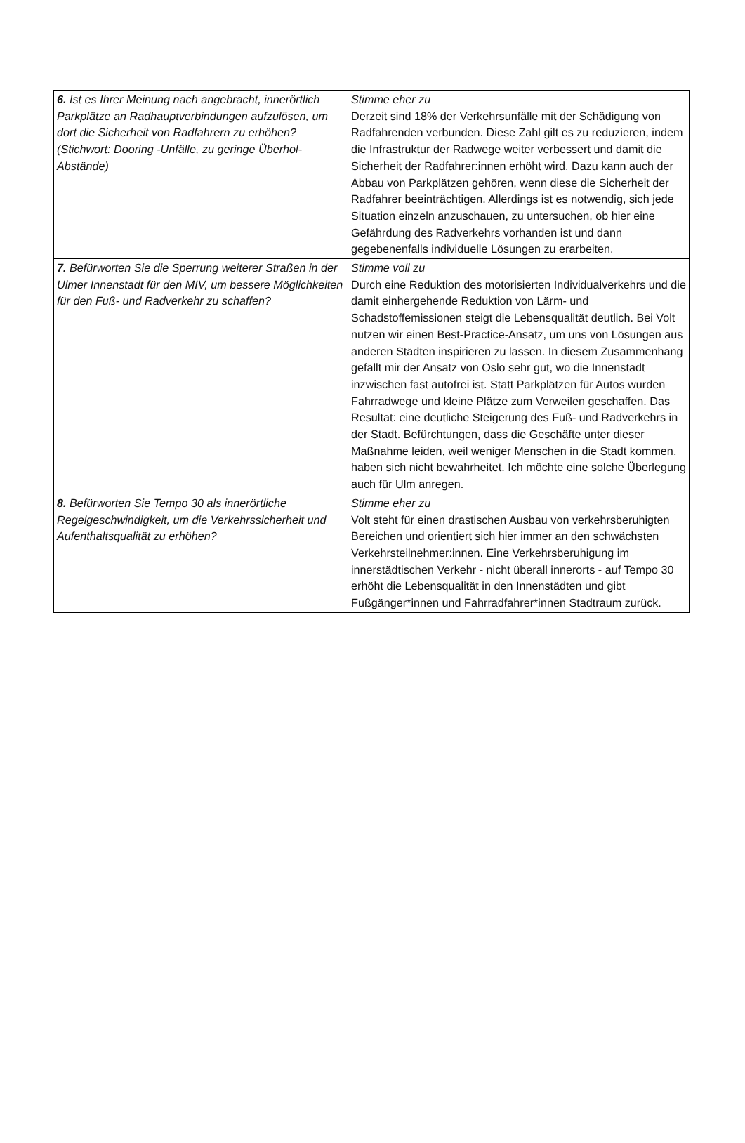| 6. Ist es Ihrer Meinung nach angebracht, innerörtlich Parkplätze an Radhauptverbindungen aufzulösen, um dort die Sicherheit von Radfahrern zu erhöhen? (Stichwort: Dooring -Unfälle, zu geringe Überhol-Abstände) | Stimme eher zu Derzeit sind 18% der Verkehrsunfälle mit der Schädigung von Radfahrenden verbunden. Diese Zahl gilt es zu reduzieren, indem die Infrastruktur der Radwege weiter verbessert und damit die Sicherheit der Radfahrer:innen erhöht wird. Dazu kann auch der Abbau von Parkplätzen gehören, wenn diese die Sicherheit der Radfahrer beeinträchtigen. Allerdings ist es notwendig, sich jede Situation einzeln anzuschauen, zu untersuchen, ob hier eine Gefährdung des Radverkehrs vorhanden ist und dann gegebenenfalls individuelle Lösungen zu erarbeiten. |
| 7. Befürworten Sie die Sperrung weiterer Straßen in der Ulmer Innenstadt für den MIV, um bessere Möglichkeiten für den Fuß- und Radverkehr zu schaffen? | Stimme voll zu Durch eine Reduktion des motorisierten Individualverkehrs und die damit einhergehende Reduktion von Lärm- und Schadstoffemissionen steigt die Lebensqualität deutlich. Bei Volt nutzen wir einen Best-Practice-Ansatz, um uns von Lösungen aus anderen Städten inspirieren zu lassen. In diesem Zusammenhang gefällt mir der Ansatz von Oslo sehr gut, wo die Innenstadt inzwischen fast autofrei ist. Statt Parkplätzen für Autos wurden Fahrradwege und kleine Plätze zum Verweilen geschaffen. Das Resultat: eine deutliche Steigerung des Fuß- und Radverkehrs in der Stadt. Befürchtungen, dass die Geschäfte unter dieser Maßnahme leiden, weil weniger Menschen in die Stadt kommen, haben sich nicht bewahrheitet. Ich möchte eine solche Überlegung auch für Ulm anregen. |
| 8. Befürworten Sie Tempo 30 als innerörtliche Regelgeschwindigkeit, um die Verkehrssicherheit und Aufenthaltsqualität zu erhöhen? | Stimme eher zu Volt steht für einen drastischen Ausbau von verkehrsberuhigten Bereichen und orientiert sich hier immer an den schwächsten Verkehrsteilnehmer:innen. Eine Verkehrsberuhigung im innerstädtischen Verkehr - nicht überall innerorts - auf Tempo 30 erhöht die Lebensqualität in den Innenstädten und gibt Fußgänger*innen und Fahrradfahrer*innen Stadtraum zurück. |